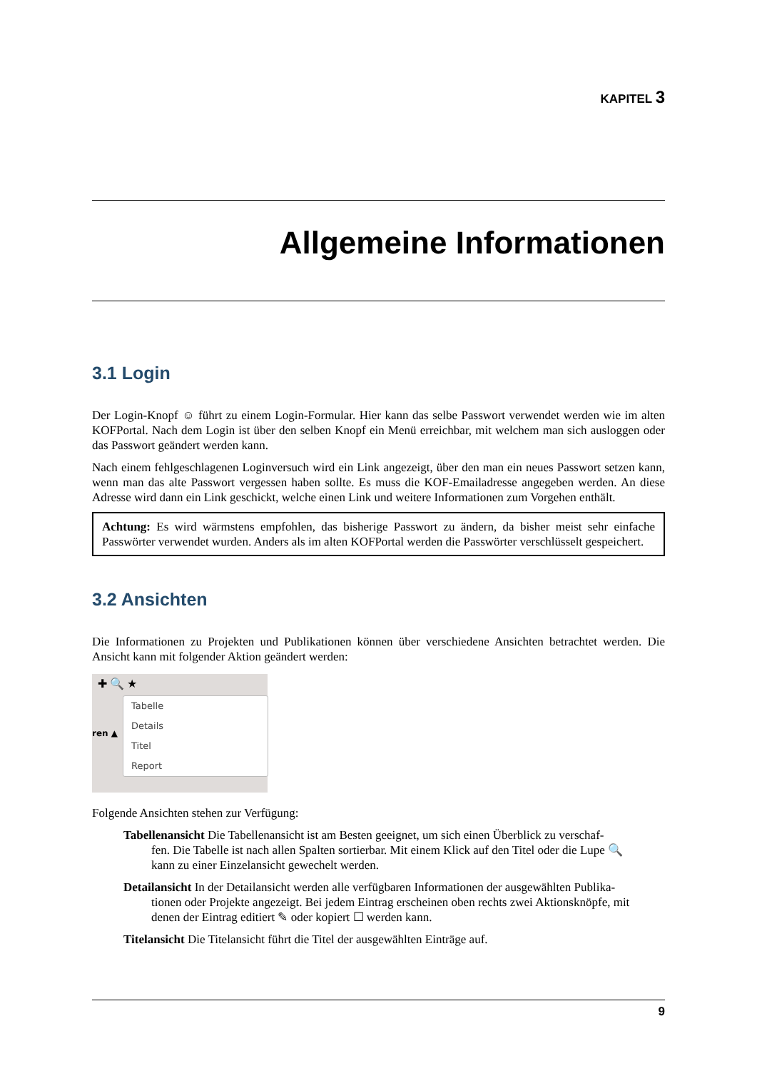KAPITEL 3
Allgemeine Informationen
3.1 Login
Der Login-Knopf ☺ führt zu einem Login-Formular. Hier kann das selbe Passwort verwendet werden wie im alten KOFPortal. Nach dem Login ist über den selben Knopf ein Menü erreichbar, mit welchem man sich ausloggen oder das Passwort geändert werden kann.
Nach einem fehlgeschlagenen Loginversuch wird ein Link angezeigt, über den man ein neues Passwort setzen kann, wenn man das alte Passwort vergessen haben sollte. Es muss die KOF-Emailadresse angegeben werden. An diese Adresse wird dann ein Link geschickt, welche einen Link und weitere Informationen zum Vorgehen enthält.
Achtung: Es wird wärmstens empfohlen, das bisherige Passwort zu ändern, da bisher meist sehr einfache Passwörter verwendet wurden. Anders als im alten KOFPortal werden die Passwörter verschlüsselt gespeichert.
3.2 Ansichten
Die Informationen zu Projekten und Publikationen können über verschiedene Ansichten betrachtet werden. Die Ansicht kann mit folgender Aktion geändert werden:
✚ 🔍 ★
ren ▲
Tabelle
Details
Titel
Report
Folgende Ansichten stehen zur Verfügung:
Tabellenansicht Die Tabellenansicht ist am Besten geeignet, um sich einen Überblick zu verschaf-
fen. Die Tabelle ist nach allen Spalten sortierbar. Mit einem Klick auf den Titel oder die Lupe 🔍 kann zu einer Einzelansicht gewechelt werden.
Detailansicht In der Detailansicht werden alle verfügbaren Informationen der ausgewählten Publika-
tionen oder Projekte angezeigt. Bei jedem Eintrag erscheinen oben rechts zwei Aktionsknöpfe, mit denen der Eintrag editiert ✎ oder kopiert ☐ werden kann.
Titelansicht Die Titelansicht führt die Titel der ausgewählten Einträge auf.
9